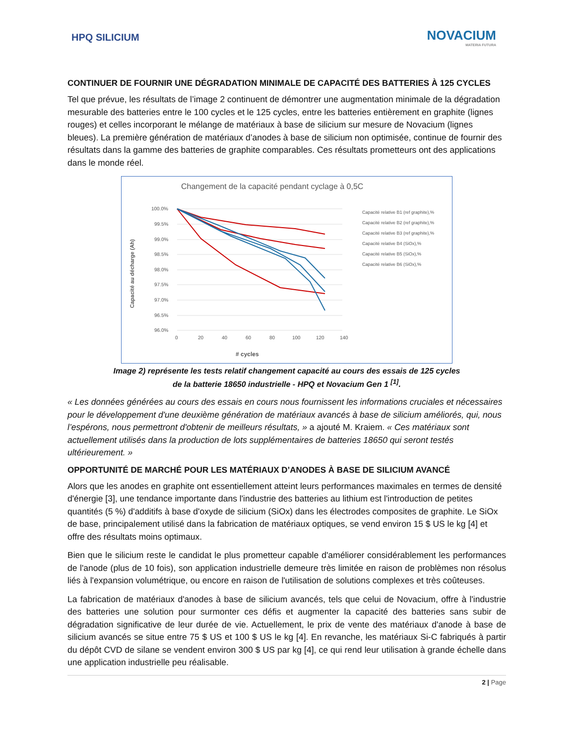HPQ SILICIUM
NOVACIUM
MATERIA FUTURA
CONTINUER DE FOURNIR UNE DÉGRADATION MINIMALE DE CAPACITÉ DES BATTERIES À 125 CYCLES
Tel que prévue, les résultats de l’image 2 continuent de démontrer une augmentation minimale de la dégradation mesurable des batteries entre le 100 cycles et le 125 cycles, entre les batteries entièrement en graphite (lignes rouges) et celles incorporant le mélange de matériaux à base de silicium sur mesure de Novacium (lignes bleues). La première génération de matériaux d’anodes à base de silicium non optimisée, continue de fournir des résultats dans la gamme des batteries de graphite comparables. Ces résultats prometteurs ont des applications dans le monde réel.
Changement de la capacité pendant cyclage à 0,5C
100.0%
99.5%
99.0%
98.5%
98.0%
97.5%
97.0%
96.5%
96.0%
0
20
40
60
80
100
120
140
# cycles
Capacité au décharge (Ah)
Capacité relative B1 (ref graphite),%
Capacité relative B2 (ref graphite),%
Capacité relative B3 (ref graphite),%
Capacité relative B4 (SiOx),%
Capacité relative B5 (SiOx),%
Capacité relative B6 (SiOx),%
Image 2) représente les tests relatif changement capacité au cours des essais de 125 cycles
de la batterie 18650 industrielle - HPQ et Novacium Gen 1 <sup>[1]</sup>.
« Les données générées au cours des essais en cours nous fournissent les informations cruciales et nécessaires pour le développement d'une deuxième génération de matériaux avancés à base de silicium améliorés, qui, nous l’espérons, nous permettront d'obtenir de meilleurs résultats, » a ajouté M. Kraiem. « Ces matériaux sont actuellement utilisés dans la production de lots supplémentaires de batteries 18650 qui seront testés ultérieurement. »
OPPORTUNITÉ DE MARCHÉ POUR LES MATÉRIAUX D’ANODES À BASE DE SILICIUM AVANCÉ
Alors que les anodes en graphite ont essentiellement atteint leurs performances maximales en termes de densité d'énergie [3], une tendance importante dans l'industrie des batteries au lithium est l'introduction de petites quantités (5 %) d'additifs à base d'oxyde de silicium (SiOx) dans les électrodes composites de graphite. Le SiOx de base, principalement utilisé dans la fabrication de matériaux optiques, se vend environ 15 $ US le kg [4] et offre des résultats moins optimaux.
Bien que le silicium reste le candidat le plus prometteur capable d'améliorer considérablement les performances de l'anode (plus de 10 fois), son application industrielle demeure très limitée en raison de problèmes non résolus liés à l'expansion volumétrique, ou encore en raison de l'utilisation de solutions complexes et très coûteuses.
La fabrication de matériaux d'anodes à base de silicium avancés, tels que celui de Novacium, offre à l'industrie des batteries une solution pour surmonter ces défis et augmenter la capacité des batteries sans subir de dégradation significative de leur durée de vie. Actuellement, le prix de vente des matériaux d'anode à base de silicium avancés se situe entre 75 $ US et 100 $ US le kg [4]. En revanche, les matériaux Si-C fabriqués à partir du dépôt CVD de silane se vendent environ 300 $ US par kg [4], ce qui rend leur utilisation à grande échelle dans une application industrielle peu réalisable.
2 | Page